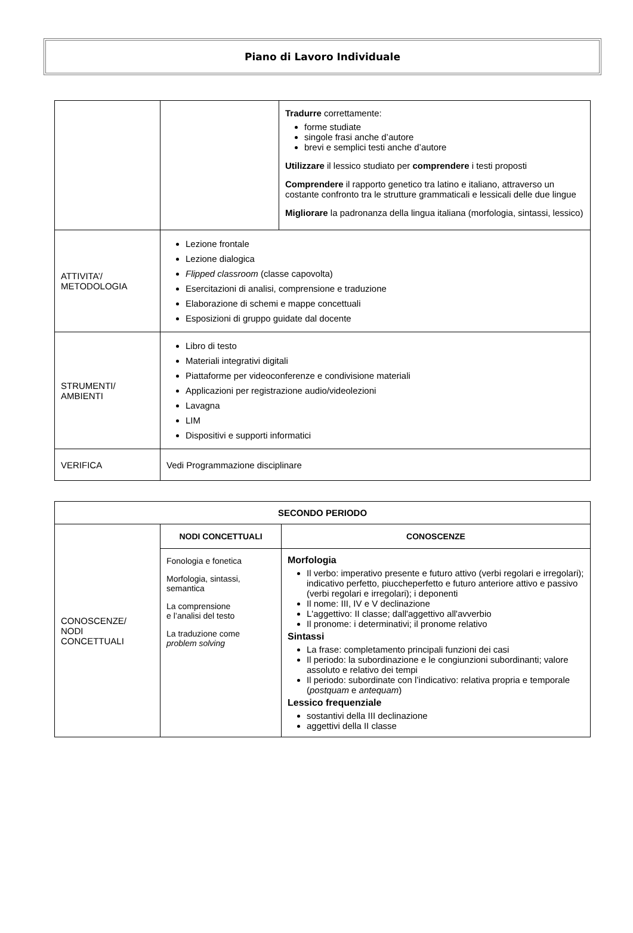Piano di Lavoro Individuale
| | | Tradurre correttamente: forme studiate singole frasi anche d’autore brevi e semplici testi anche d’autore Utilizzare il lessico studiato per comprendere i testi proposti Comprendere il rapporto genetico tra latino e italiano, attraverso un costante confronto tra le strutture grammaticali e lessicali delle due lingue Migliorare la padronanza della lingua italiana (morfologia, sintassi, lessico) |
| ATTIVITA’/ METODOLOGIA | Lezione frontale Lezione dialogica Flipped classroom (classe capovolta) Esercitazioni di analisi, comprensione e traduzione Elaborazione di schemi e mappe concettuali Esposizioni di gruppo guidate dal docente | |
| STRUMENTI/ AMBIENTI | Libro di testo Materiali integrativi digitali Piattaforme per videoconferenze e condivisione materiali Applicazioni per registrazione audio/videolezioni Lavagna LIM Dispositivi e supporti informatici | |
| VERIFICA | Vedi Programmazione disciplinare | |
| SECONDO PERIODO | | |
| --- | --- | --- |
| CONOSCENZE/ NODI CONCETTUALI | NODI CONCETTUALI | CONOSCENZE |
| | Fonologia e fonetica Morfologia, sintassi, semantica La comprensione e l’analisi del testo La traduzione come problem solving | Morfologia Il verbo: imperativo presente e futuro attivo (verbi regolari e irregolari); indicativo perfetto, piuccheperfetto e futuro anteriore attivo e passivo (verbi regolari e irregolari); i deponenti Il nome: III, IV e V declinazione L'aggettivo: II classe; dall'aggettivo all'avverbio Il pronome: i determinativi; il pronome relativo Sintassi La frase: completamento principali funzioni dei casi Il periodo: la subordinazione e le congiunzioni subordinanti; valore assoluto e relativo dei tempi Il periodo: subordinate con l’indicativo: relativa propria e temporale ( postquam e antequam ) Lessico frequenziale sostantivi della III declinazione aggettivi della II classe |